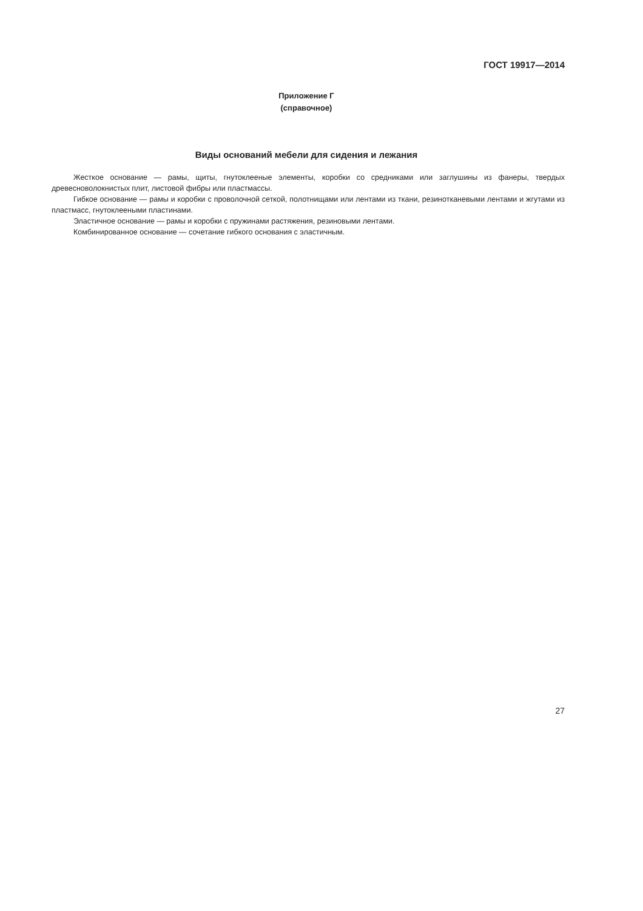ГОСТ 19917—2014
Приложение Г
(справочное)
Виды оснований мебели для сидения и лежания
Жесткое основание — рамы, щиты, гнутоклееные элементы, коробки со средниками или заглушины из фанеры, твердых древесноволокнистых плит, листовой фибры или пластмассы.
Гибкое основание — рамы и коробки с проволочной сеткой, полотнищами или лентами из ткани, резинотканевыми лентами и жгутами из пластмасс, гнутоклееными пластинами.
Эластичное основание — рамы и коробки с пружинами растяжения, резиновыми лентами.
Комбинированное основание — сочетание гибкого основания с эластичным.
27